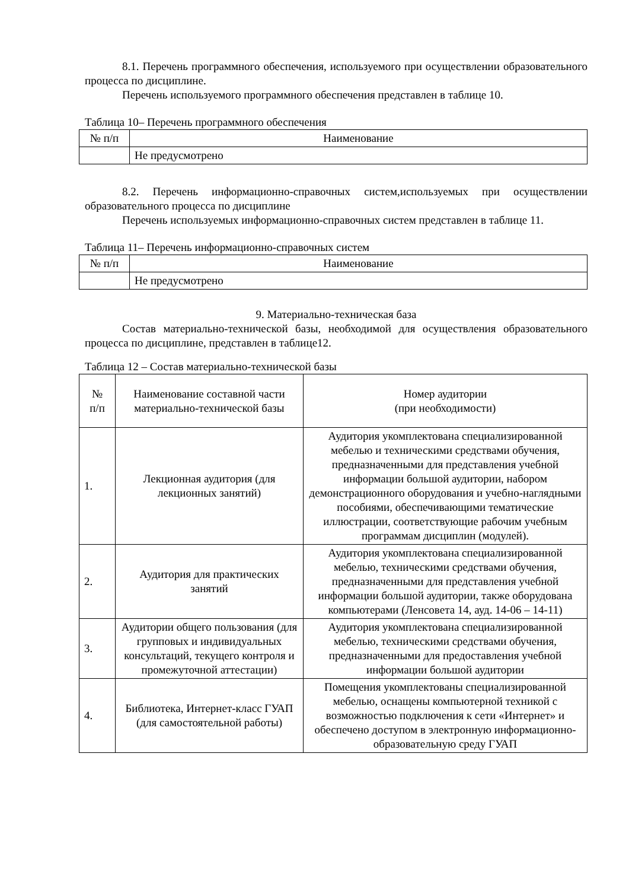8.1. Перечень программного обеспечения, используемого при осуществлении образовательного процесса по дисциплине.
Перечень используемого программного обеспечения представлен в таблице 10.
Таблица 10– Перечень программного обеспечения
| № п/п | Наименование |
| --- | --- |
| | Не предусмотрено |
8.2. Перечень информационно-справочных систем,используемых при осуществлении образовательного процесса по дисциплине
Перечень используемых информационно-справочных систем представлен в таблице 11.
Таблица 11– Перечень информационно-справочных систем
| № п/п | Наименование |
| --- | --- |
| | Не предусмотрено |
9. Материально-техническая база
Состав материально-технической базы, необходимой для осуществления образовательного процесса по дисциплине, представлен в таблице12.
Таблица 12 – Состав материально-технической базы
| № п/п | Наименование составной части материально-технической базы | Номер аудитории (при необходимости) |
| --- | --- | --- |
| 1. | Лекционная аудитория (для лекционных занятий) | Аудитория укомплектована специализированной мебелью и техническими средствами обучения, предназначенными для представления учебной информации большой аудитории, набором демонстрационного оборудования и учебно-наглядными пособиями, обеспечивающими тематические иллюстрации, соответствующие рабочим учебным программам дисциплин (модулей). |
| 2. | Аудитория для практических занятий | Аудитория укомплектована специализированной мебелью, техническими средствами обучения, предназначенными для представления учебной информации большой аудитории, также оборудована компьютерами (Ленсовета 14, ауд. 14-06 – 14-11) |
| 3. | Аудитории общего пользования (для групповых и индивидуальных консультаций, текущего контроля и промежуточной аттестации) | Аудитория укомплектована специализированной мебелью, техническими средствами обучения, предназначенными для предоставления учебной информации большой аудитории |
| 4. | Библиотека, Интернет-класс ГУАП (для самостоятельной работы) | Помещения укомплектованы специализированной мебелью, оснащены компьютерной техникой с возможностью подключения к сети «Интернет» и обеспечено доступом в электронную информационно-образовательную среду ГУАП |